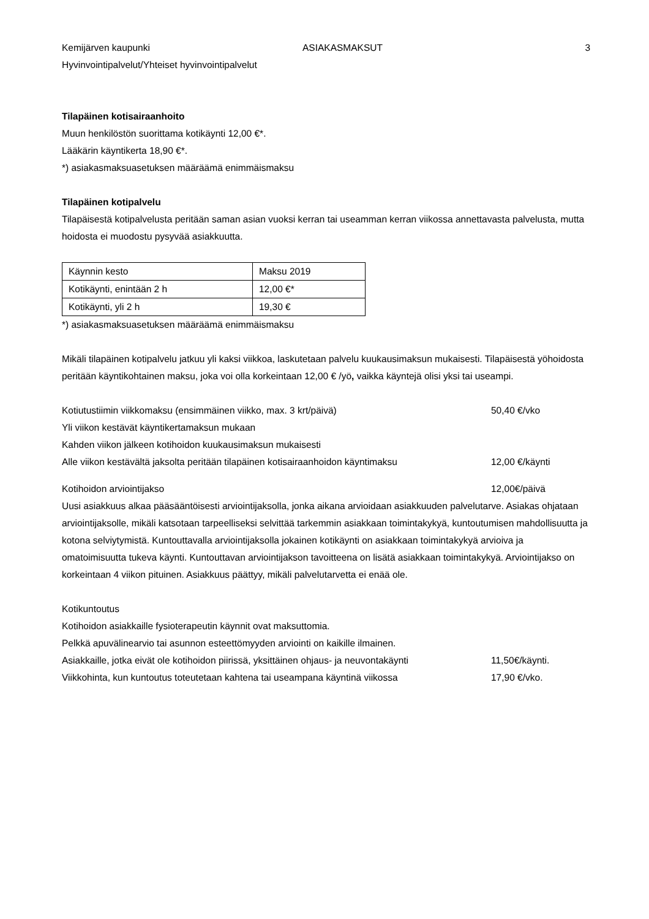Kemijärven kaupunki ASIAKASMAKSUT 3
Hyvinvointipalvelut/Yhteiset hyvinvointipalvelut
Tilapäinen kotisairaanhoito
Muun henkilöstön suorittama kotikäynti 12,00 €*.
Lääkärin käyntikerta 18,90 €*.
*) asiakasmaksuasetuksen määräämä enimmäismaksu
Tilapäinen kotipalvelu
Tilapäisestä kotipalvelusta peritään saman asian vuoksi kerran tai useamman kerran viikossa annettavasta palvelusta, mutta hoidosta ei muodostu pysyvää asiakkuutta.
| Käynnin kesto | Maksu 2019 |
| Kotikäynti, enintään 2 h | 12,00 €* |
| Kotikäynti, yli 2 h | 19,30 € |
*) asiakasmaksuasetuksen määräämä enimmäismaksu
Mikäli tilapäinen kotipalvelu jatkuu yli kaksi viikkoa, laskutetaan palvelu kuukausimaksun mukaisesti. Tilapäisestä yöhoidosta peritään käyntikohtainen maksu, joka voi olla korkeintaan 12,00 € /yö, vaikka käyntejä olisi yksi tai useampi.
Kotiutustiimin viikkomaksu (ensimmäinen viikko, max. 3 krt/päivä) 50,40 €/vko
Yli viikon kestävät käyntikertamaksun mukaan
Kahden viikon jälkeen kotihoidon kuukausimaksun mukaisesti
Alle viikon kestävältä jaksolta peritään tilapäinen kotisairaanhoidon käyntimaksu 12,00 €/käynti
Kotihoidon arviointijakso 12,00€/päivä
Uusi asiakkuus alkaa pääsääntöisesti arviointijaksolla, jonka aikana arvioidaan asiakkuuden palvelutarve. Asiakas ohjataan arviointijaksolle, mikäli katsotaan tarpeelliseksi selvittää tarkemmin asiakkaan toimintakykyä, kuntoutumisen mahdollisuutta ja kotona selviytymistä. Kuntouttavalla arviointijaksolla jokainen kotikäynti on asiakkaan toimintakykyä arvioiva ja omatoimisuutta tukeva käynti. Kuntouttavan arviointijakson tavoitteena on lisätä asiakkaan toimintakykyä. Arviointijakso on korkeintaan 4 viikon pituinen. Asiakkuus päättyy, mikäli palvelutarvetta ei enää ole.
Kotikuntoutus
Kotihoidon asiakkaille fysioterapeutin käynnit ovat maksuttomia.
Pelkkä apuvälinearvio tai asunnon esteettömyyden arviointi on kaikille ilmainen.
Asiakkaille, jotka eivät ole kotihoidon piirissä, yksittäinen ohjaus- ja neuvontakäynti 11,50€/käynti.
Viikkohinta, kun kuntoutus toteutetaan kahtena tai useampana käyntinä viikossa 17,90 €/vko.